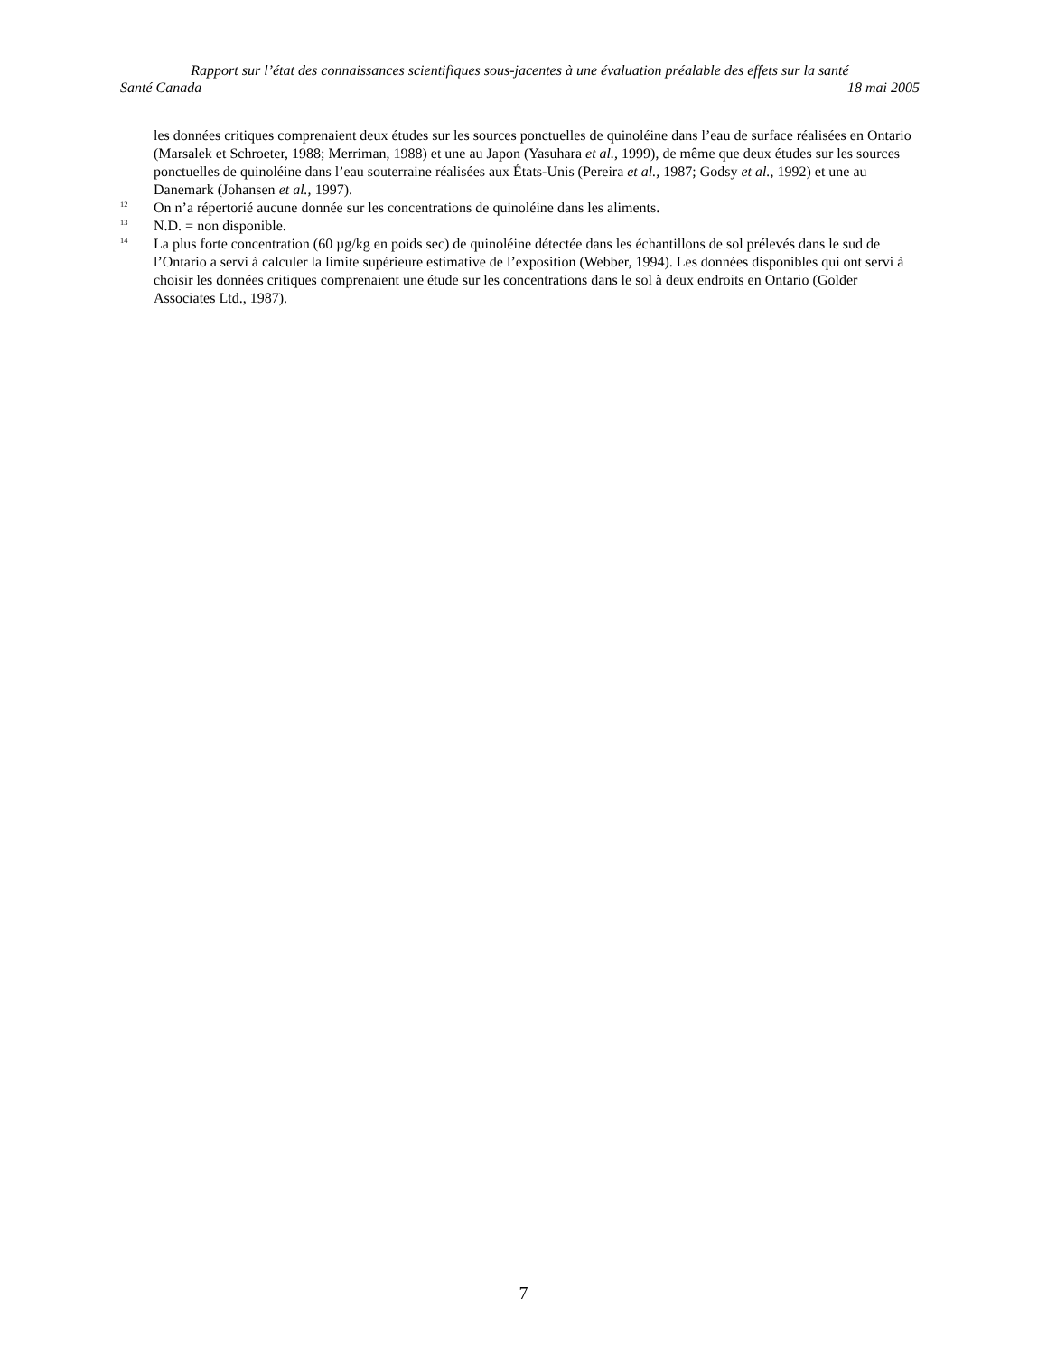Rapport sur l’état des connaissances scientifiques sous-jacentes à une évaluation préalable des effets sur la santé
Santé Canada 18 mai 2005
les données critiques comprenaient deux études sur les sources ponctuelles de quinoléine dans l’eau de surface réalisées en Ontario (Marsalek et Schroeter, 1988; Merriman, 1988) et une au Japon (Yasuhara et al., 1999), de même que deux études sur les sources ponctuelles de quinoléine dans l’eau souterraine réalisées aux États-Unis (Pereira et al., 1987; Godsy et al., 1992) et une au Danemark (Johansen et al., 1997).
<sup>12</sup> On n’a répertorié aucune donnée sur les concentrations de quinoléine dans les aliments.
<sup>13</sup> N.D. = non disponible.
<sup>14</sup> La plus forte concentration (60 µg/kg en poids sec) de quinoléine détectée dans les échantillons de sol prélevés dans le sud de l’Ontario a servi à calculer la limite supérieure estimative de l’exposition (Webber, 1994). Les données disponibles qui ont servi à choisir les données critiques comprenaient une étude sur les concentrations dans le sol à deux endroits en Ontario (Golder Associates Ltd., 1987).
7